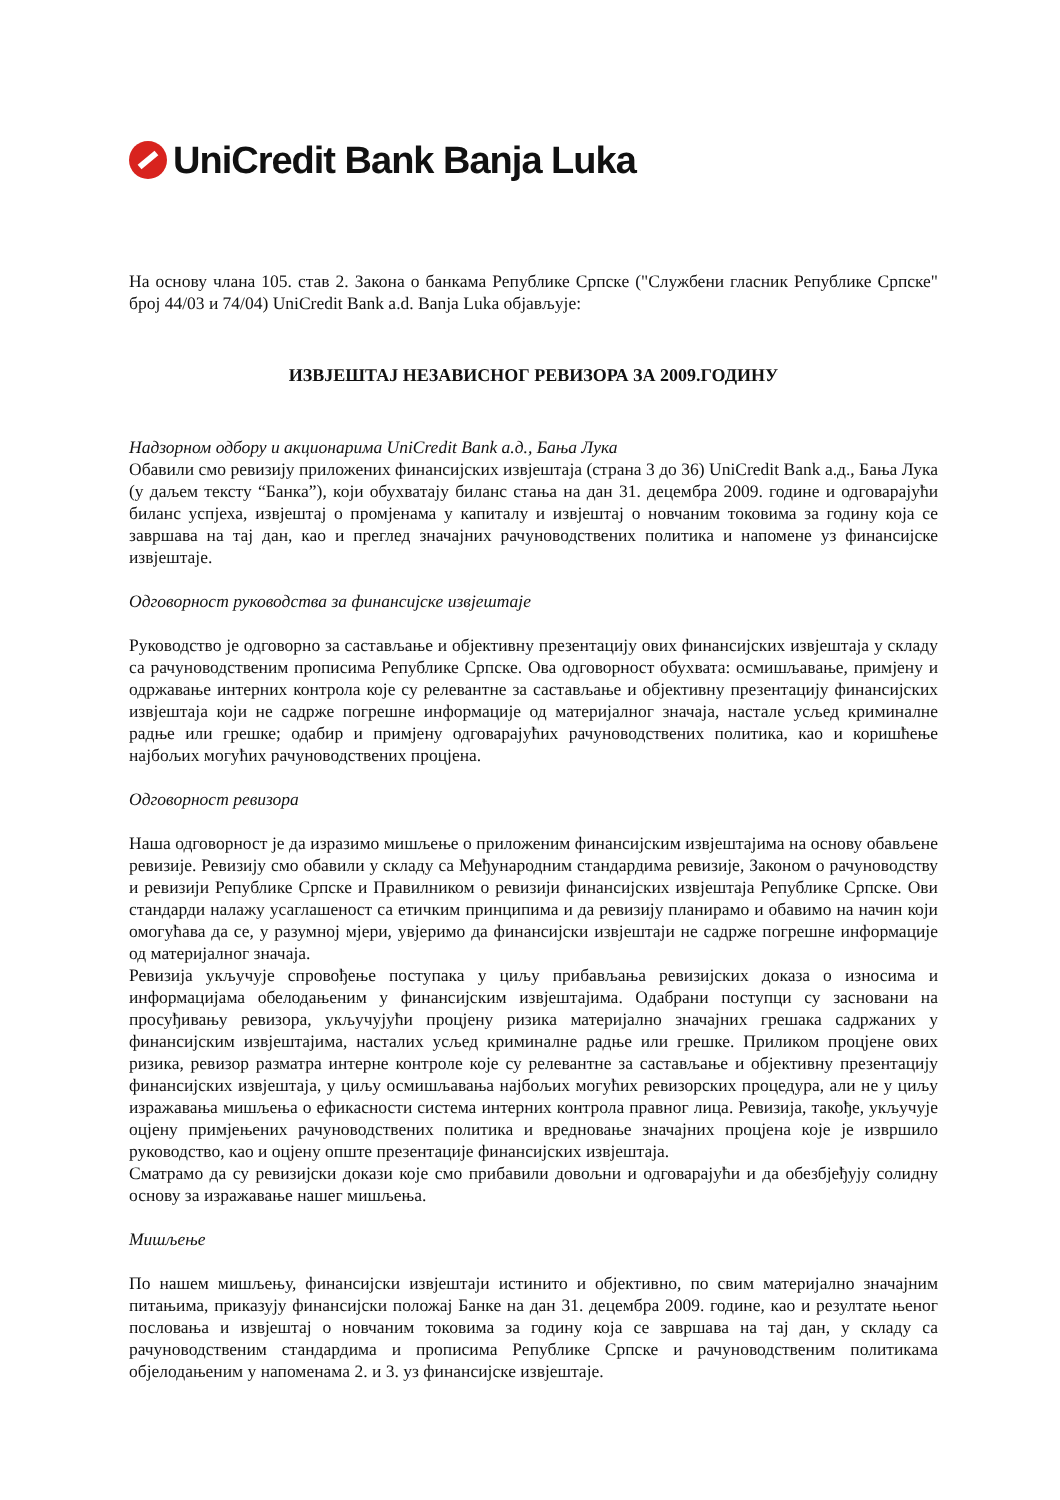UniCredit Bank Banja Luka
На основу члана 105. став 2. Закона о банкама Републике Српске ("Службени гласник Републике Српске" број 44/03 и 74/04) UniCredit Bank a.d. Banja Luka објављује:
ИЗВЈЕШТАЈ НЕЗАВИСНОГ РЕВИЗОРА ЗА 2009.ГОДИНУ
Надзорном одбору и акционарима UniCredit Bank а.д., Бања Лука
Обавили смо ревизију приложених финансијских извјештаја (страна 3 до 36) UniCredit Bank а.д., Бања Лука (у даљем тексту “Банка”), који обухватају биланс стања на дан 31. децембра 2009. године и одговарајући биланс успјеха, извјештај о промјенама у капиталу и извјештај о новчаним токовима за годину која се завршава на тај дан, као и преглед значајних рачуноводствених политика и напомене уз финансијске извјештаје.
Одговорност руководства за финансијске извјештаје
Руководство је одговорно за састављање и објективну презентацију ових финансијских извјештаја у складу са рачуноводственим прописима Републике Српске. Ова одговорност обухвата: осмишљавање, примјену и одржавање интерних контрола које су релевантне за састављање и објективну презентацију финансијских извјештаја који не садрже погрешне информације од материјалног значаја, настале усљед криминалне радње или грешке; одабир и примјену одговарајућих рачуноводствених политика, као и коришћење најбољих могућих рачуноводствених процјена.
Одговорност ревизора
Наша одговорност је да изразимо мишљење о приложеним финансијским извјештајима на основу обављене ревизије. Ревизију смо обавили у складу са Међународним стандардима ревизије, Законом о рачуноводству и ревизији Републике Српске и Правилником о ревизији финансијских извјештаја Републике Српске. Ови стандарди налажу усаглашеност са етичким принципима и да ревизију планирамо и обавимо на начин који омогућава да се, у разумној мјери, увјеримо да финансијски извјештаји не садрже погрешне информације од материјалног значаја.
Ревизија укључује спровођење поступака у циљу прибављања ревизијских доказа о износима и информацијама обелодањеним у финансијским извјештајима. Одабрани поступци су засновани на просуђивању ревизора, укључујући процјену ризика материјално значајних грешака садржаних у финансијским извјештајима, насталих усљед криминалне радње или грешке. Приликом процјене ових ризика, ревизор разматра интерне контроле које су релевантне за састављање и објективну презентацију финансијских извјештаја, у циљу осмишљавања најбољих могућих ревизорских процедура, али не у циљу изражавања мишљења о ефикасности система интерних контрола правног лица. Ревизија, такође, укључује оцјену примјењених рачуноводствених политика и вредновање значајних процјена које је извршило руководство, као и оцјену опште презентације финансијских извјештаја.
Сматрамо да су ревизијски докази које смо прибавили довољни и одговарајући и да обезбјеђују солидну основу за изражавање нашег мишљења.
Мишљење
По нашем мишљењу, финансијски извјештаји истинито и објективно, по свим материјално значајним питањима, приказују финансијски положај Банке на дан 31. децембра 2009. године, као и резултате њеног пословања и извјештај о новчаним токовима за годину која се завршава на тај дан, у складу са рачуноводственим стандардима и прописима Републике Српске и рачуноводственим политикама објелодањеним у напоменама 2. и 3. уз финансијске извјештаје.